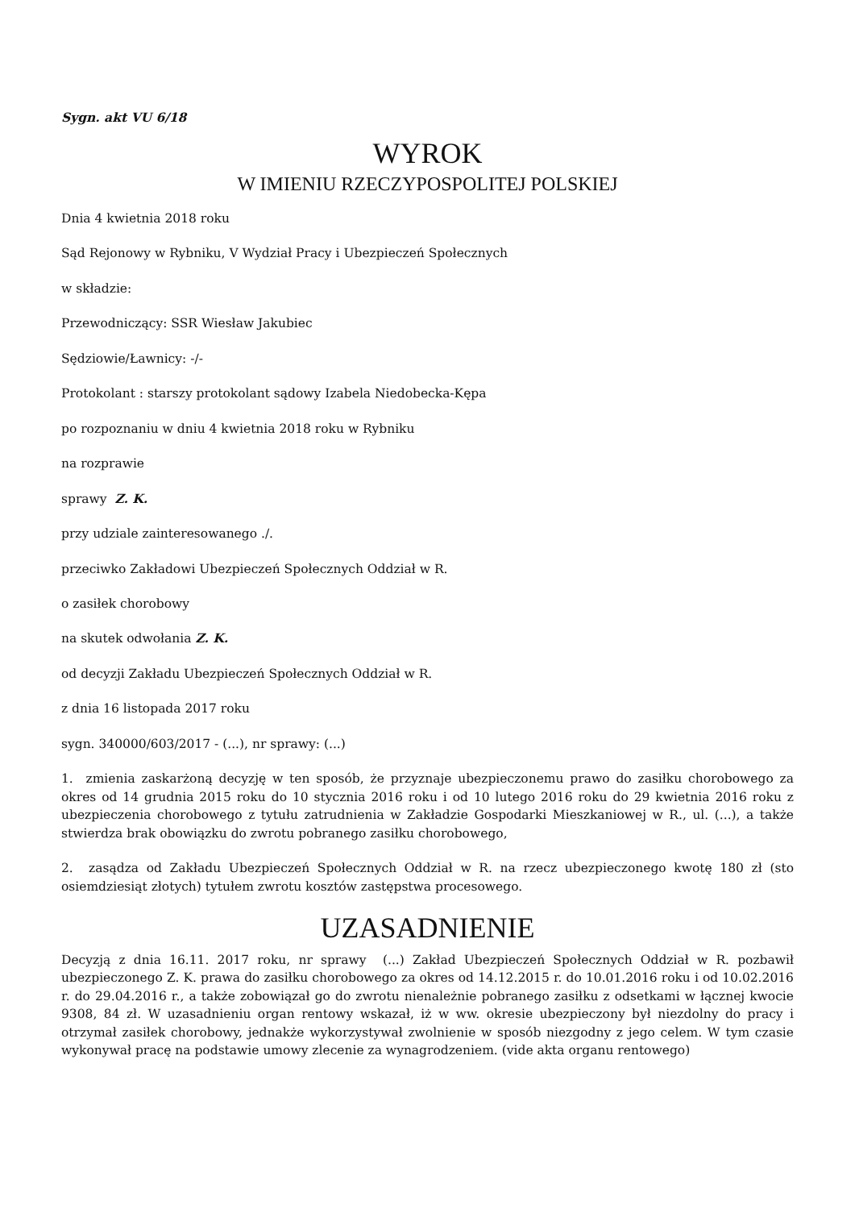Sygn. akt VU 6/18
WYROK
W IMIENIU RZECZYPOSPOLITEJ POLSKIEJ
Dnia 4 kwietnia 2018 roku
Sąd Rejonowy w Rybniku, V Wydział Pracy i Ubezpieczeń Społecznych
w składzie:
Przewodniczący: SSR Wiesław Jakubiec
Sędziowie/Ławnicy: -/-
Protokolant : starszy protokolant sądowy Izabela Niedobecka-Kępa
po rozpoznaniu w dniu 4 kwietnia 2018 roku w Rybniku
na rozprawie
sprawy Z. K.
przy udziale zainteresowanego ./.
przeciwko Zakładowi Ubezpieczeń Społecznych Oddział w R.
o zasiłek chorobowy
na skutek odwołania Z. K.
od decyzji Zakładu Ubezpieczeń Społecznych Oddział w R.
z dnia 16 listopada 2017 roku
sygn. 340000/603/2017 - (...), nr sprawy: (...)
1. zmienia zaskarżoną decyzję w ten sposób, że przyznaje ubezpieczonemu prawo do zasiłku chorobowego za okres od 14 grudnia 2015 roku do 10 stycznia 2016 roku i od 10 lutego 2016 roku do 29 kwietnia 2016 roku z ubezpieczenia chorobowego z tytułu zatrudnienia w Zakładzie Gospodarki Mieszkaniowej w R., ul. (...), a także stwierdza brak obowiązku do zwrotu pobranego zasiłku chorobowego,
2. zasądza od Zakładu Ubezpieczeń Społecznych Oddział w R. na rzecz ubezpieczonego kwotę 180 zł (sto osiemdziesiąt złotych) tytułem zwrotu kosztów zastępstwa procesowego.
UZASADNIENIE
Decyzją z dnia 16.11. 2017 roku, nr sprawy (...) Zakład Ubezpieczeń Społecznych Oddział w R. pozbawił ubezpieczonego Z. K. prawa do zasiłku chorobowego za okres od 14.12.2015 r. do 10.01.2016 roku i od 10.02.2016 r. do 29.04.2016 r., a także zobowiązał go do zwrotu nienależnie pobranego zasiłku z odsetkami w łącznej kwocie 9308, 84 zł. W uzasadnieniu organ rentowy wskazał, iż w ww. okresie ubezpieczony był niezdolny do pracy i otrzymał zasiłek chorobowy, jednakże wykorzystywał zwolnienie w sposób niezgodny z jego celem. W tym czasie wykonywał pracę na podstawie umowy zlecenie za wynagrodzeniem. (vide akta organu rentowego)